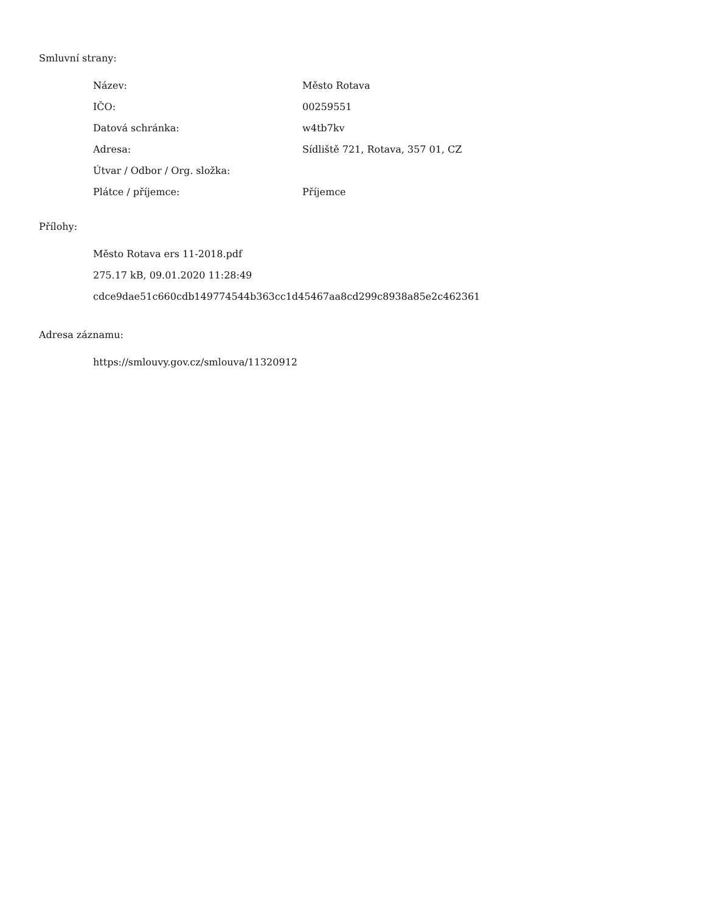Smluvní strany:
| Název: | Město Rotava |
| IČO: | 00259551 |
| Datová schránka: | w4tb7kv |
| Adresa: | Sídliště 721, Rotava, 357 01, CZ |
| Útvar / Odbor / Org. složka: | |
| Plátce / příjemce: | Příjemce |
Přílohy:
Město Rotava ers 11-2018.pdf
275.17 kB, 09.01.2020 11:28:49
cdce9dae51c660cdb149774544b363cc1d45467aa8cd299c8938a85e2c462361
Adresa záznamu:
https://smlouvy.gov.cz/smlouva/11320912